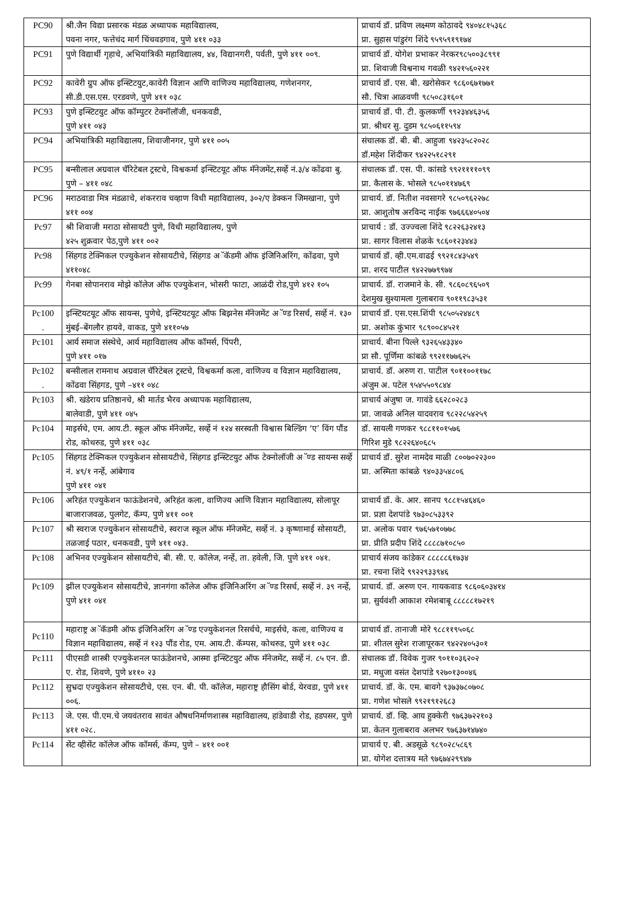| PC90 | श्री.जैन विद्या प्रसारक मंडळ अध्यापक महाविद्यालय, पवना नगर, फत्तेचंद मार्ग चिंचवडगाव, पुणे ४११ ०३३ | प्राचार्य डॉ. प्रविण लक्ष्मण कोठावदे ९४०४८१५३६८ प्रा. सुहास पांडुरंग शिंदे ९५९५९१९१७४ |
| PC91 | पुणे विद्यार्थी गृहाचे, अभियांत्रिकी महाविद्यालय, ४४, विद्यानगरी, पर्वती, पुणे ४११ ००९. | प्राचार्य डॉ. योगेश प्रभाकर नेरकर९८५००३८९९१ प्रा. शिवाजी विश्वनाथ गवळी ९४२१५६०२२१ |
| PC92 | कावेरी ग्रुप ऑफ इन्स्टिटयुट,कावेरी विज्ञान आणि वाणिज्य महाविद्यालय, गणेशनगर, सी.डी.एस.एस. एरडवणे, पुणे ४११ ०३८ | प्राचार्य डॉ. एस. बी. खरोसेकर ९८६०६७१७७१ सौ. चित्रा आळवणी ९८५०८३१६०१ |
| PC93 | पुणे इन्स्टिटयुट ऑफ कॉम्पुटर टेक्नॉलॉजी, धनकवडी, पुणे ४११ ०४३ | प्राचार्य डॉ. पी. टी. कुलकर्णी ९९२३४४६३५६ प्रा. श्रीधर सु. दुडम ९८५०६११५९४ |
| PC94 | अभियांत्रिकी महाविद्यालय, शिवाजीनगर, पुणे ४११ ००५ | संचालक डॉ. बी. बी. आहुजा ९४२३५८२०२८ डॉ.महेश शिंदीकर ९४२२५१८२९१ |
| PC95 | बन्सीलाल अग्रवाल चॅरिटेबल ट्रस्टचे, विश्वकर्मा इन्स्टिटयूट ऑफ मॅनेजमेंट,सर्व्हे नं.३/४ कोंढवा बु. पुणे – ४११ ०४८ | संचालक डॉ. एस. पी. कांसडे ९९२११११०९९ प्रा. कैलास के. भोसले ९८५०११४७६९ |
| PC96 | मराठवाडा मित्र मंडळाचे, शंकरराव चव्हाण विधी महाविद्यालय, ३०२/ए डेक्कन जिमखाना, पुणे ४११ ००४ | प्राचार्य. डॉ. नितीश नवसागरे ९८५०९६२२७८ प्रा. आशुतोष अरविन्द नाईक ९७६६६४०५०४ |
| Pc97 | श्री शिवाजी मराठा सोसायटी पुणे, विधी महाविद्यालय, पुणे ४२५ शुक्रवार पेठ,पुणे ४११ ००२ | प्राचार्य : डॉ. उज्ज्वला शिंदे ९८२२६३२४१३ प्रा. सागर विलास शेळके ९८६०१२३४४३ |
| Pc98 | सिंहगड टेक्निकल एज्युकेशन सोसायटीचे, सिंहगड अॅकॅडमी ऑफ इंजिनिअरिंग, कोंढवा, पुणे ४११०४८ | प्राचार्य डॉ. व्ही.एम.वाढई ९९२१८४३५४९ प्रा. शरद पाटील ९४२२७७९९७४ |
| Pc99 | गेनबा सोपानराव मोझे कॉलेज ऑफ एज्युकेशन, भोसरी फाटा, आळंदी रोड,पुणे ४१२ १०५ | प्राचार्य. डॉ. राजमाने के. सी. ९८६०८९६५०९ देशमुख सुश्यामला गुलाबराव ९०११९८३५३१ |
| Pc100 . | इन्स्टियटयूट ऑफ सायन्स, पुणेचे, इन्स्टियटयूट ऑफ बिझनेस मॅनेजमेंट अॅण्ड रिसर्च, सर्व्हे नं. १३० मुंबई–बेंगलौर हायवे, वाकड, पुणे ४११०५७ | प्राचार्य डॉ. एस.एस.शिंपी ९८५०५२४४८९ प्रा. अशोक कुंभार ९८९००८४५२१ |
| Pc101 | आर्य समाज संस्थेचे, आर्य महाविद्यालय ऑफ कॉमर्स, पिंपरी, पुणे ४११ ०१७ | प्राचार्य. बीना पिल्ले ९३२६५४३३४० प्रा सौ. पूर्णिमा कांबळे ९९२११७७६२५ |
| Pc102 . | बन्सीलाल रामनाथ अग्रवाल चॅरिटेबल ट्रस्टचे, विश्वकर्मा कला, वाणिज्य व विज्ञान महाविद्यालय, कोंढवा सिंहगड, पुणे –४११ ०४८ | प्राचार्य. डॉ. अरुण रा. पाटील ९०११००११७८ अंजुम अ. पटेल ९५४५५०९८४४ |
| Pc103 | श्री. खंडेराय प्रतिष्ठानचे, श्री मार्तड भैरव अध्यापक महाविद्यालय, बालेवाडी, पुणे ४११ ०४५ | प्राचार्य अंजुषा ज. गावंडे ६६२८०२८३ प्रा. जावळे अनिल यादवराव ९८२२८५४२५९ |
| Pc104 | माइर्सचे, एम. आय.टी. स्कूल ऑफ मॅनेजमेंट, सर्व्हे नं १२४ सरस्वती विश्वास बिल्डिंग ‘ए’ विंग पौंड रोड, कोथरुड, पुणे ४११ ०३८ | डॉ. सायली गणकर ९८८११०१५७६ गिरिश मुडे ९८२२६४०६८५ |
| Pc105 | सिंहगड टेक्निकल एज्युकेशन सोसायटीचे, सिंहगड इन्स्टिटयुट ऑफ टेक्नोलॉजी अॅण्ड सायन्स सर्व्हे नं. ४९/१ नर्न्हे, आंबेगाव पुणे ४११ ०४१ | प्राचार्य डॉ. सुरेश नामदेव माळी ८००७०२२३०० प्रा. अस्मिता कांबळे ९४०३३५४८०६ |
| Pc106 | अरिहंत एज्युकेशन फाऊंडेशनचे, अरिहंत कला, वाणिज्य आणि विज्ञान महाविद्यालय, सोलापूर बाजाराजवळ, पुलगेट, कॅम्प, पुणे ४११ ००१ | प्राचार्य डॉ. के. आर. सानप ९८८१५४६४६० प्रा. प्रज्ञा देशपांडे ९७३०८५३३९२ |
| Pc107 | श्री स्वराज एज्युकेशन सोसायटीचे, स्वराज स्कूल ऑफ मॅनेजमेंट, सर्व्हे नं. ३ कृष्णामाई सोसायटी, तळजाई पठार, धनकवडी, पुणे ४११ ०४३. | प्रा. अलोक पवार ९७६५७१०७७८ प्रा. प्रीति प्रदीप शिंदे ८८८८७१०८५० |
| Pc108 | अभिनव एज्युकेशन सोसायटीचे, बी. सी. ए. कॉलेज, नर्न्हे, ता. हवेली, जि. पुणे ४११ ०४१. | प्राचार्य संजय कांडेकर ८८८८८६१७३४ प्रा. रचना शिंदे ९९२२९३३९४६ |
| Pc109 | झील एज्युकेशन सोसायटीचे, ज्ञानगंगा कॉलेज ऑफ इंजिनिअरिंग अॅण्ड रिसर्च, सर्व्हे नं. ३९ नर्न्हे, पुणे ४११ ०४१ | प्राचार्य. डॉ. अरुण एन. गायकवाड ९८६०६०३४१४ प्रा. सुर्यवंशी आकाश रमेशबाबू ८८८८८१७२१९ |
| Pc110 | महाराष्ट्र अॅकॅडमी ऑफ इंजिनिअरिंग अॅण्ड एज्युकेशनल रिसर्चचे, माइर्सचे, कला, वाणिज्य व विज्ञान महाविद्यालय, सर्व्हे नं १२३ पौंड रोड, एम. आय.टी. कॅम्पस, कोथरुड, पुणे ४११ ०३८ | प्राचार्य डॉ. तानाजी मोरे ९८८११९५०६८ प्रा. शीतल सुरेश राजापूरकर ९४२२४०५३०१ |
| Pc111 | पीएसडी शास्त्री एज्युकेशनल फाऊंडेशनचे, आस्मा इन्स्टिटयुट ऑफ मॅनेजमेंट, सर्व्हे नं. ८५ एन. डी. ए. रोड, शिवणे, पुणे ४११० २३ | संचालक डॉ. विवेक गुजर ९०११०३६२०२ प्रा. मधुजा वसंत देशपांडे ९२७०१३००४६ |
| Pc112 | सुभ्रदा एज्युकेशन सोसायटीचे, एस. एन. बी. पी. कॉलेज, महाराष्ट्र हौसिंग बोर्ड, येरवडा, पुणे ४११ ००६. | प्राचार्य. डॉ. के. एम. बावगे ९३७३७८०७०८ प्रा. गणेश भोसले ९९२१९१२६८३ |
| Pc113 | जे. एस. पी.एम.चे जयवंतराव सावंत औषधनिर्माणशास्त्र महाविद्यालय, हांडेवाडी रोड, हडपसर, पुणे ४११ ०२८. | प्राचार्य. डॉ. व्हि. आय हुक्केरी ९७६३७२२१०३ प्रा. केतन गुलाबराव अलभर ९७६३७१४७४० |
| Pc114 | सेंट व्हीसेंट कॉलेज ऑफ कॉमर्स, कॅम्प, पुणे – ४११ ००१ | प्राचार्य ए. बी. अडसूळे ९८९०२८५८६९ प्रा. योगेश दत्तात्रय मते ९७६७४२९९४७ |